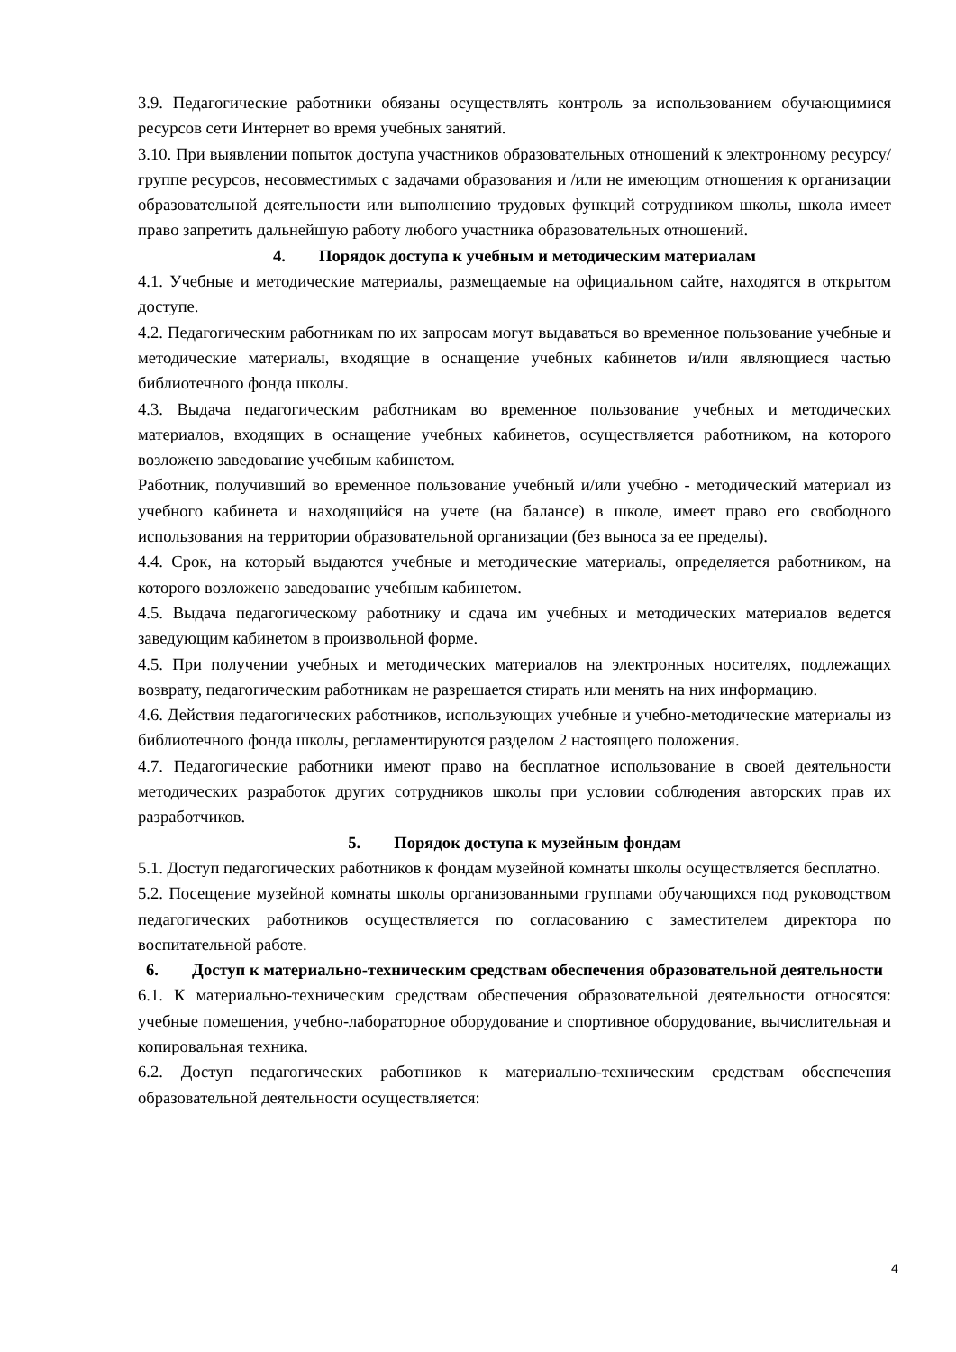3.9. Педагогические работники обязаны осуществлять контроль за использованием обучающимися ресурсов сети Интернет во время учебных занятий.
3.10. При выявлении попыток доступа участников образовательных отношений к электронному ресурсу/группе ресурсов, несовместимых с задачами образования и /или не имеющим отношения к организации образовательной деятельности или выполнению трудовых функций сотрудником школы, школа имеет право запретить дальнейшую работу любого участника образовательных отношений.
4. Порядок доступа к учебным и методическим материалам
4.1. Учебные и методические материалы, размещаемые на официальном сайте, находятся в открытом доступе.
4.2. Педагогическим работникам по их запросам могут выдаваться во временное пользование учебные и методические материалы, входящие в оснащение учебных кабинетов и/или являющиеся частью библиотечного фонда школы.
4.3. Выдача педагогическим работникам во временное пользование учебных и методических материалов, входящих в оснащение учебных кабинетов, осуществляется работником, на которого возложено заведование учебным кабинетом.
Работник, получивший во временное пользование учебный и/или учебно - методический материал из учебного кабинета и находящийся на учете (на балансе) в школе, имеет право его свободного использования на территории образовательной организации (без выноса за ее пределы).
4.4. Срок, на который выдаются учебные и методические материалы, определяется работником, на которого возложено заведование учебным кабинетом.
4.5. Выдача педагогическому работнику и сдача им учебных и методических материалов ведется заведующим кабинетом в произвольной форме.
4.5. При получении учебных и методических материалов на электронных носителях, подлежащих возврату, педагогическим работникам не разрешается стирать или менять на них информацию.
4.6. Действия педагогических работников, использующих учебные и учебно-методические материалы из библиотечного фонда школы, регламентируются разделом 2 настоящего положения.
4.7. Педагогические работники имеют право на бесплатное использование в своей деятельности методических разработок других сотрудников школы при условии соблюдения авторских прав их разработчиков.
5. Порядок доступа к музейным фондам
5.1. Доступ педагогических работников к фондам музейной комнаты школы осуществляется бесплатно.
5.2. Посещение музейной комнаты школы организованными группами обучающихся под руководством педагогических работников осуществляется по согласованию с заместителем директора по воспитательной работе.
6. Доступ к материально-техническим средствам обеспечения образовательной деятельности
6.1. К материально-техническим средствам обеспечения образовательной деятельности относятся: учебные помещения, учебно-лабораторное оборудование и спортивное оборудование, вычислительная и копировальная техника.
6.2. Доступ педагогических работников к материально-техническим средствам обеспечения образовательной деятельности осуществляется:
4